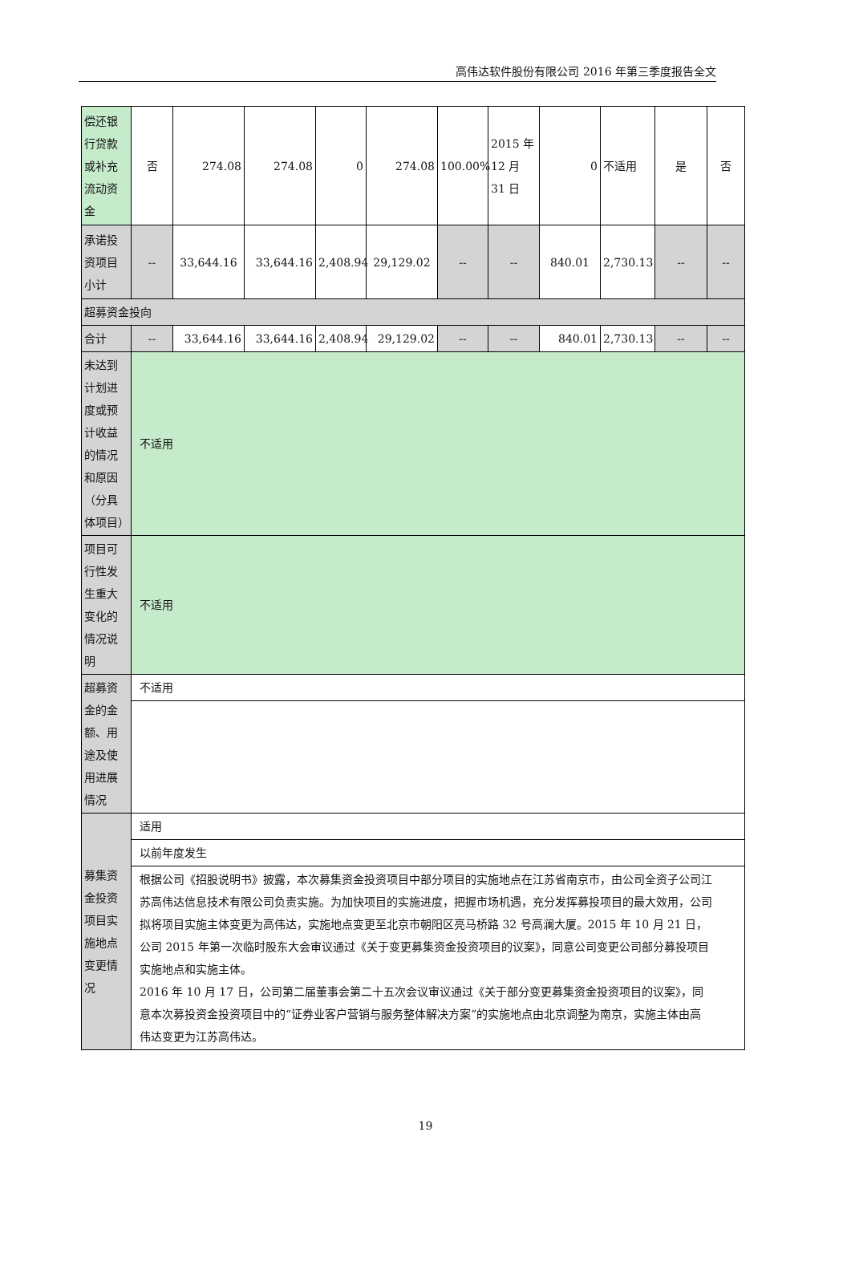高伟达软件股份有限公司 2016 年第三季度报告全文
| 偿还银行贷款或补充流动资金 | 否 | 274.08 | 274.08 | 0 | 274.08 | 100.00% | 2015 年 12 月 31 日 | 0 | 不适用 | 是 | 否 |
| 承诺投资项目小计 | -- | 33,644.16 | 33,644.16 | 2,408.94 | 29,129.02 | -- | -- | 840.01 | 2,730.13 | -- | -- |
| 超募资金投向 | | | | | | | | | | | |
| 合计 | -- | 33,644.16 | 33,644.16 | 2,408.94 | 29,129.02 | -- | -- | 840.01 | 2,730.13 | -- | -- |
| 未达到计划进度或预计收益的情况和原因（分具体项目） | 不适用 | | | | | | | | | | |
| 项目可行性发生重大变化的情况说明 | 不适用 | | | | | | | | | | |
| 超募资金的金额、用途及使用进展情况 | 不适用 | | | | | | | | | | |
| 募集资金投资项目实施地点变更情况 | 适用 | | | | | | | | | | |
| | 以前年度发生 | | | | | | | | | | |
| | 根据公司《招股说明书》披露，本次募集资金投资项目中部分项目的实施地点在江苏省南京市，由公司全资子公司江苏高伟达信息技术有限公司负责实施。为加快项目的实施进度，把握市场机遇，充分发挥募投项目的最大效用，公司拟将项目实施主体变更为高伟达，实施地点变更至北京市朝阳区亮马桥路 32 号高澜大厦。2015 年 10 月 21 日，公司 2015 年第一次临时股东大会审议通过《关于变更募集资金投资项目的议案》，同意公司变更公司部分募投项目实施地点和实施主体。 2016 年 10 月 17 日，公司第二届董事会第二十五次会议审议通过《关于部分变更募集资金投资项目的议案》，同意本次募投资金投资项目中的“证券业客户营销与服务整体解决方案”的实施地点由北京调整为南京，实施主体由高伟达变更为江苏高伟达。 | | | | | | | | | | |
19